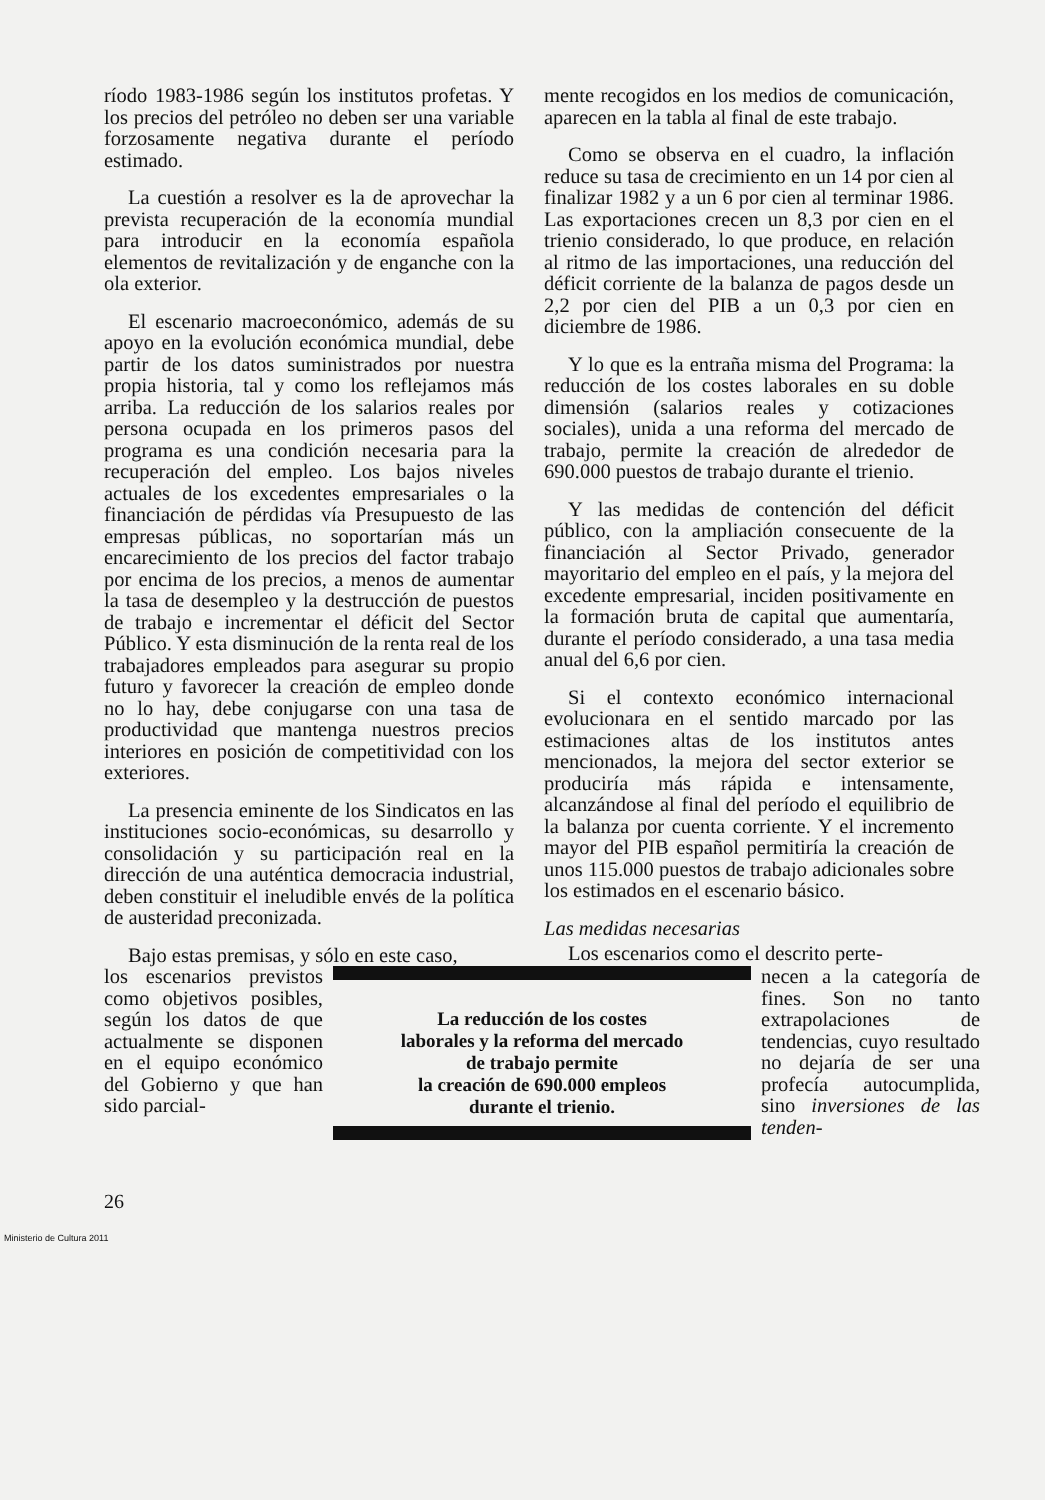ríodo 1983-1986 según los institutos profetas. Y los precios del petróleo no deben ser una variable forzosamente negativa durante el período estimado.
La cuestión a resolver es la de aprovechar la prevista recuperación de la economía mundial para introducir en la economía española elementos de revitalización y de enganche con la ola exterior.
El escenario macroeconómico, además de su apoyo en la evolución económica mundial, debe partir de los datos suministrados por nuestra propia historia, tal y como los reflejamos más arriba. La reducción de los salarios reales por persona ocupada en los primeros pasos del programa es una condición necesaria para la recuperación del empleo. Los bajos niveles actuales de los excedentes empresariales o la financiación de pérdidas vía Presupuesto de las empresas públicas, no soportarían más un encarecimiento de los precios del factor trabajo por encima de los precios, a menos de aumentar la tasa de desempleo y la destrucción de puestos de trabajo e incrementar el déficit del Sector Público. Y esta disminución de la renta real de los trabajadores empleados para asegurar su propio futuro y favorecer la creación de empleo donde no lo hay, debe conjugarse con una tasa de productividad que mantenga nuestros precios interiores en posición de competitividad con los exteriores.
La presencia eminente de los Sindicatos en las instituciones socio-económicas, su desarrollo y consolidación y su participación real en la dirección de una auténtica democracia industrial, deben constituir el ineludible envés de la política de austeridad preconizada.
Bajo estas premisas, y sólo en este caso,
mente recogidos en los medios de comunicación, aparecen en la tabla al final de este trabajo.
Como se observa en el cuadro, la inflación reduce su tasa de crecimiento en un 14 por cien al finalizar 1982 y a un 6 por cien al terminar 1986. Las exportaciones crecen un 8,3 por cien en el trienio considerado, lo que produce, en relación al ritmo de las importaciones, una reducción del déficit corriente de la balanza de pagos desde un 2,2 por cien del PIB a un 0,3 por cien en diciembre de 1986.
Y lo que es la entraña misma del Programa: la reducción de los costes laborales en su doble dimensión (salarios reales y cotizaciones sociales), unida a una reforma del mercado de trabajo, permite la creación de alrededor de 690.000 puestos de trabajo durante el trienio.
Y las medidas de contención del déficit público, con la ampliación consecuente de la financiación al Sector Privado, generador mayoritario del empleo en el país, y la mejora del excedente empresarial, inciden positivamente en la formación bruta de capital que aumentaría, durante el período considerado, a una tasa media anual del 6,6 por cien.
Si el contexto económico internacional evolucionara en el sentido marcado por las estimaciones altas de los institutos antes mencionados, la mejora del sector exterior se produciría más rápida e intensamente, alcanzándose al final del período el equilibrio de la balanza por cuenta corriente. Y el incremento mayor del PIB español permitiría la creación de unos 115.000 puestos de trabajo adicionales sobre los estimados en el escenario básico.
Las medidas necesarias
Los escenarios como el descrito perte-
los escenarios previstos como objetivos posibles, según los datos de que actualmente se disponen en el equipo económico del Gobierno y que han sido parcial-
La reducción de los costes
laborales y la reforma del mercado
de trabajo permite
la creación de 690.000 empleos
durante el trienio.
necen a la categoría de fines. Son no tanto extrapolaciones de tendencias, cuyo resultado no dejaría de ser una profecía autocumplida, sino inversiones de las tenden-
26
Ministerio de Cultura 2011